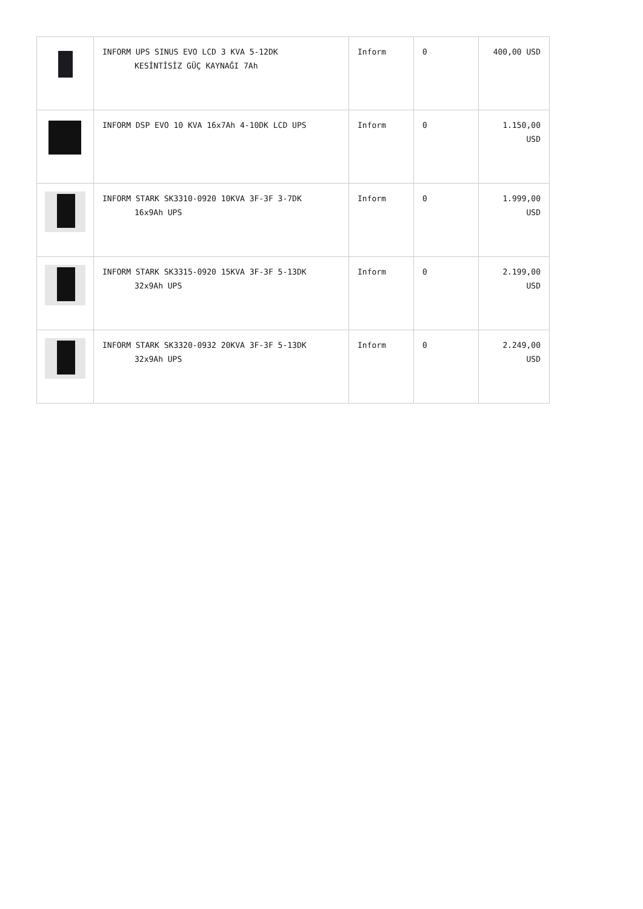| | INFORM UPS SINUS EVO LCD 3 KVA 5-12DK KESİNTİSİZ GÜÇ KAYNAĞI 7Ah | Inform | 0 | 400,00 USD |
| | INFORM DSP EVO 10 KVA 16x7Ah 4-10DK LCD UPS | Inform | 0 | 1.150,00 USD |
| | INFORM STARK SK3310-0920 10KVA 3F-3F 3-7DK 16x9Ah UPS | Inform | 0 | 1.999,00 USD |
| | INFORM STARK SK3315-0920 15KVA 3F-3F 5-13DK 32x9Ah UPS | Inform | 0 | 2.199,00 USD |
| | INFORM STARK SK3320-0932 20KVA 3F-3F 5-13DK 32x9Ah UPS | Inform | 0 | 2.249,00 USD |